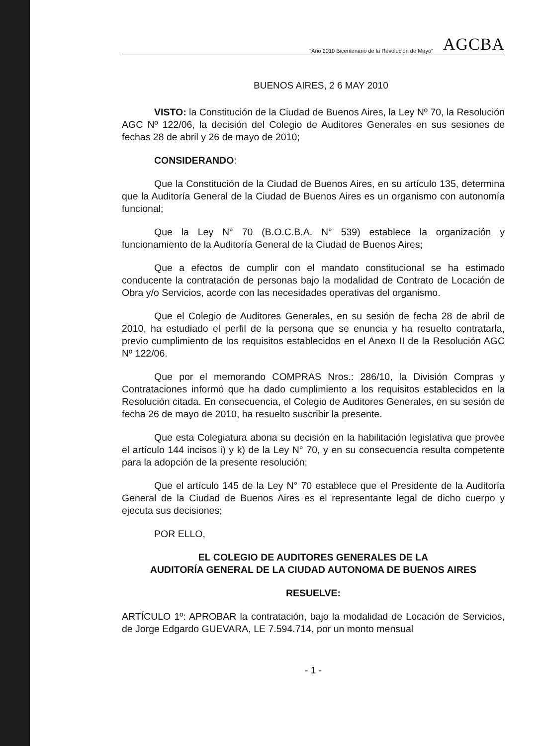"Año 2010 Bicentenario de la Revolución de Mayo" AGCBA
BUENOS AIRES, 2 6 MAY 2010
VISTO: la Constitución de la Ciudad de Buenos Aires, la Ley Nº 70, la Resolución AGC Nº 122/06, la decisión del Colegio de Auditores Generales en sus sesiones de fechas 28 de abril y 26 de mayo de 2010;
CONSIDERANDO:
Que la Constitución de la Ciudad de Buenos Aires, en su artículo 135, determina que la Auditoría General de la Ciudad de Buenos Aires es un organismo con autonomía funcional;
Que la Ley N° 70 (B.O.C.B.A. N° 539) establece la organización y funcionamiento de la Auditoría General de la Ciudad de Buenos Aires;
Que a efectos de cumplir con el mandato constitucional se ha estimado conducente la contratación de personas bajo la modalidad de Contrato de Locación de Obra y/o Servicios, acorde con las necesidades operativas del organismo.
Que el Colegio de Auditores Generales, en su sesión de fecha 28 de abril de 2010, ha estudiado el perfil de la persona que se enuncia y ha resuelto contratarla, previo cumplimiento de los requisitos establecidos en el Anexo II de la Resolución AGC Nº 122/06.
Que por el memorando COMPRAS Nros.: 286/10, la División Compras y Contrataciones informó que ha dado cumplimiento a los requisitos establecidos en la Resolución citada. En consecuencia, el Colegio de Auditores Generales, en su sesión de fecha 26 de mayo de 2010, ha resuelto suscribir la presente.
Que esta Colegiatura abona su decisión en la habilitación legislativa que provee el artículo 144 incisos i) y k) de la Ley N° 70, y en su consecuencia resulta competente para la adopción de la presente resolución;
Que el artículo 145 de la Ley N° 70 establece que el Presidente de la Auditoría General de la Ciudad de Buenos Aires es el representante legal de dicho cuerpo y ejecuta sus decisiones;
POR ELLO,
EL COLEGIO DE AUDITORES GENERALES DE LA
AUDITORÍA GENERAL DE LA CIUDAD AUTONOMA DE BUENOS AIRES
RESUELVE:
ARTÍCULO 1º: APROBAR la contratación, bajo la modalidad de Locación de Servicios, de Jorge Edgardo GUEVARA, LE 7.594.714, por un monto mensual
- 1 -